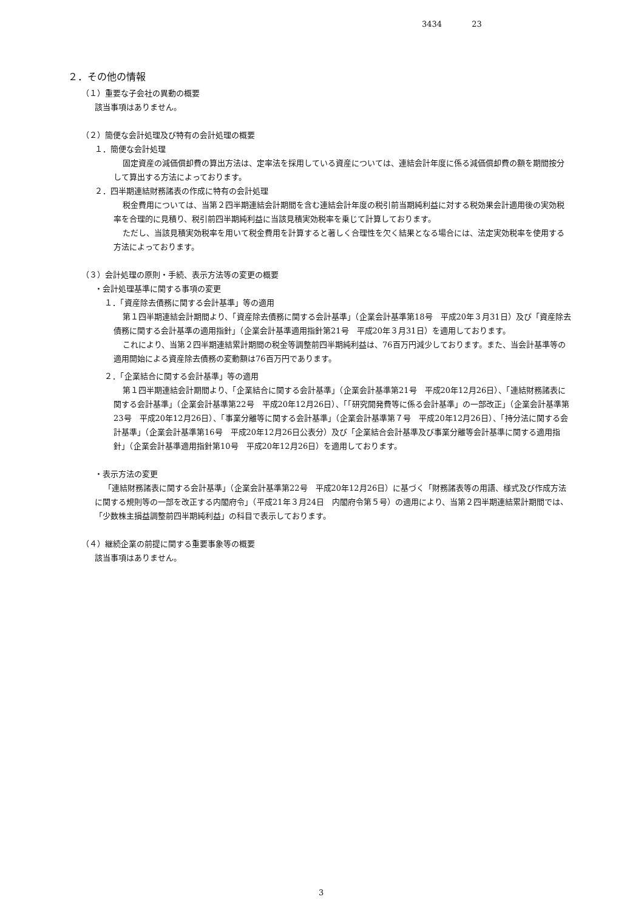3434 23
２．その他の情報
（１）重要な子会社の異動の概要
該当事項はありません。
（２）簡便な会計処理及び特有の会計処理の概要
１．簡便な会計処理
固定資産の減価償却費の算出方法は、定率法を採用している資産については、連結会計年度に係る減価償却費の額を期間按分して算出する方法によっております。
２．四半期連結財務諸表の作成に特有の会計処理
税金費用については、当第２四半期連結会計期間を含む連結会計年度の税引前当期純利益に対する税効果会計適用後の実効税率を合理的に見積り、税引前四半期純利益に当該見積実効税率を乗じて計算しております。
ただし、当該見積実効税率を用いて税金費用を計算すると著しく合理性を欠く結果となる場合には、法定実効税率を使用する方法によっております。
（３）会計処理の原則・手続、表示方法等の変更の概要
・会計処理基準に関する事項の変更
１．「資産除去債務に関する会計基準」等の適用
第１四半期連結会計期間より、「資産除去債務に関する会計基準」（企業会計基準第18号　平成20年３月31日）及び「資産除去債務に関する会計基準の適用指針」（企業会計基準適用指針第21号　平成20年３月31日）を適用しております。
これにより、当第２四半期連結累計期間の税金等調整前四半期純利益は、76百万円減少しております。また、当会計基準等の適用開始による資産除去債務の変動額は76百万円であります。
２．「企業結合に関する会計基準」等の適用
第１四半期連結会計期間より、「企業結合に関する会計基準」（企業会計基準第21号　平成20年12月26日）、「連結財務諸表に関する会計基準」（企業会計基準第22号　平成20年12月26日）、「「研究開発費等に係る会計基準」の一部改正」（企業会計基準第23号　平成20年12月26日）、「事業分離等に関する会計基準」（企業会計基準第７号　平成20年12月26日）、「持分法に関する会計基準」（企業会計基準第16号　平成20年12月26日公表分）及び「企業結合会計基準及び事業分離等会計基準に関する適用指針」（企業会計基準適用指針第10号　平成20年12月26日）を適用しております。
・表示方法の変更
「連結財務諸表に関する会計基準」（企業会計基準第22号　平成20年12月26日）に基づく「財務諸表等の用語、様式及び作成方法に関する規則等の一部を改正する内閣府令」（平成21年３月24日　内閣府令第５号）の適用により、当第２四半期連結累計期間では、「少数株主損益調整前四半期純利益」の科目で表示しております。
（４）継続企業の前提に関する重要事象等の概要
該当事項はありません。
3